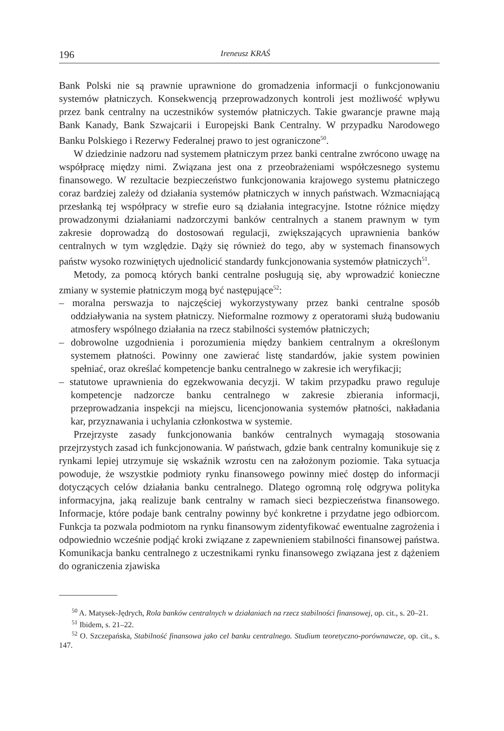196 Ireneusz KRAŚ
Bank Polski nie są prawnie uprawnione do gromadzenia informacji o funkcjonowaniu systemów płatniczych. Konsekwencją przeprowadzonych kontroli jest możliwość wpływu przez bank centralny na uczestników systemów płatniczych. Takie gwarancje prawne mają Bank Kanady, Bank Szwajcarii i Europejski Bank Centralny. W przypadku Narodowego Banku Polskiego i Rezerwy Federalnej prawo to jest ograniczone<sup>50</sup>.
W dziedzinie nadzoru nad systemem płatniczym przez banki centralne zwrócono uwagę na współpracę między nimi. Związana jest ona z przeobrażeniami współczesnego systemu finansowego. W rezultacie bezpieczeństwo funkcjonowania krajowego systemu płatniczego coraz bardziej zależy od działania systemów płatniczych w innych państwach. Wzmacniającą przesłanką tej współpracy w strefie euro są działania integracyjne. Istotne różnice między prowadzonymi działaniami nadzorczymi banków centralnych a stanem prawnym w tym zakresie doprowadzą do dostosowań regulacji, zwiększających uprawnienia banków centralnych w tym względzie. Dąży się również do tego, aby w systemach finansowych państw wysoko rozwiniętych ujednolicić standardy funkcjonowania systemów płatniczych<sup>51</sup>.
Metody, za pomocą których banki centralne posługują się, aby wprowadzić konieczne zmiany w systemie płatniczym mogą być następujące<sup>52</sup>:
– moralna perswazja to najczęściej wykorzystywany przez banki centralne sposób oddziaływania na system płatniczy. Nieformalne rozmowy z operatorami służą budowaniu atmosfery wspólnego działania na rzecz stabilności systemów płatniczych;
– dobrowolne uzgodnienia i porozumienia między bankiem centralnym a określonym systemem płatności. Powinny one zawierać listę standardów, jakie system powinien spełniać, oraz określać kompetencje banku centralnego w zakresie ich weryfikacji;
– statutowe uprawnienia do egzekwowania decyzji. W takim przypadku prawo reguluje kompetencje nadzorcze banku centralnego w zakresie zbierania informacji, przeprowadzania inspekcji na miejscu, licencjonowania systemów płatności, nakładania kar, przyznawania i uchylania członkostwa w systemie.
Przejrzyste zasady funkcjonowania banków centralnych wymagają stosowania przejrzystych zasad ich funkcjonowania. W państwach, gdzie bank centralny komunikuje się z rynkami lepiej utrzymuje się wskaźnik wzrostu cen na założonym poziomie. Taka sytuacja powoduje, że wszystkie podmioty rynku finansowego powinny mieć dostęp do informacji dotyczących celów działania banku centralnego. Dlatego ogromną rolę odgrywa polityka informacyjna, jaką realizuje bank centralny w ramach sieci bezpieczeństwa finansowego. Informacje, które podaje bank centralny powinny być konkretne i przydatne jego odbiorcom. Funkcja ta pozwala podmiotom na rynku finansowym zidentyfikować ewentualne zagrożenia i odpowiednio wcześnie podjąć kroki związane z zapewnieniem stabilności finansowej państwa. Komunikacja banku centralnego z uczestnikami rynku finansowego związana jest z dążeniem do ograniczenia zjawiska
<sup>50</sup> A. Matysek-Jędrych, Rola banków centralnych w działaniach na rzecz stabilności finansowej, op. cit., s. 20–21.
<sup>51</sup> Ibidem, s. 21–22.
<sup>52</sup> O. Szczepańska, Stabilność finansowa jako cel banku centralnego. Studium teoretyczno-porównawcze, op. cit., s. 147.